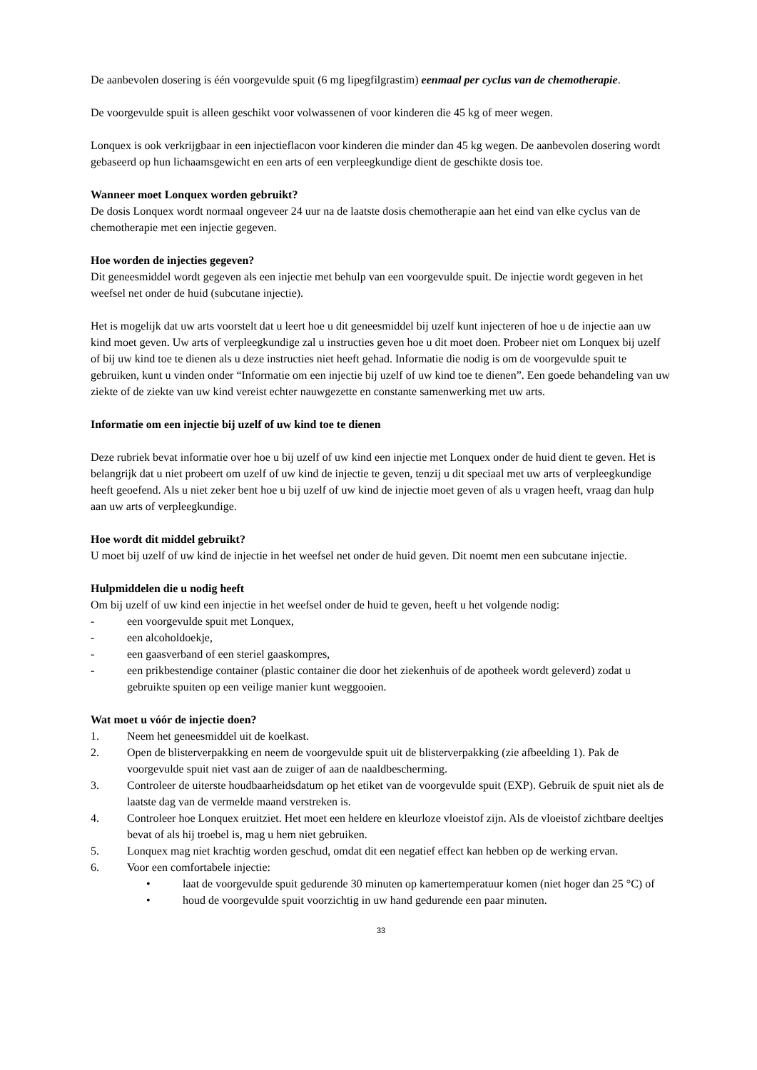De aanbevolen dosering is één voorgevulde spuit (6 mg lipegfilgrastim) eenmaal per cyclus van de chemotherapie.
De voorgevulde spuit is alleen geschikt voor volwassenen of voor kinderen die 45 kg of meer wegen.
Lonquex is ook verkrijgbaar in een injectieflacon voor kinderen die minder dan 45 kg wegen. De aanbevolen dosering wordt gebaseerd op hun lichaamsgewicht en een arts of een verpleegkundige dient de geschikte dosis toe.
Wanneer moet Lonquex worden gebruikt?
De dosis Lonquex wordt normaal ongeveer 24 uur na de laatste dosis chemotherapie aan het eind van elke cyclus van de chemotherapie met een injectie gegeven.
Hoe worden de injecties gegeven?
Dit geneesmiddel wordt gegeven als een injectie met behulp van een voorgevulde spuit. De injectie wordt gegeven in het weefsel net onder de huid (subcutane injectie).
Het is mogelijk dat uw arts voorstelt dat u leert hoe u dit geneesmiddel bij uzelf kunt injecteren of hoe u de injectie aan uw kind moet geven. Uw arts of verpleegkundige zal u instructies geven hoe u dit moet doen. Probeer niet om Lonquex bij uzelf of bij uw kind toe te dienen als u deze instructies niet heeft gehad. Informatie die nodig is om de voorgevulde spuit te gebruiken, kunt u vinden onder “Informatie om een injectie bij uzelf of uw kind toe te dienen”. Een goede behandeling van uw ziekte of de ziekte van uw kind vereist echter nauwgezette en constante samenwerking met uw arts.
Informatie om een injectie bij uzelf of uw kind toe te dienen
Deze rubriek bevat informatie over hoe u bij uzelf of uw kind een injectie met Lonquex onder de huid dient te geven. Het is belangrijk dat u niet probeert om uzelf of uw kind de injectie te geven, tenzij u dit speciaal met uw arts of verpleegkundige heeft geoefend. Als u niet zeker bent hoe u bij uzelf of uw kind de injectie moet geven of als u vragen heeft, vraag dan hulp aan uw arts of verpleegkundige.
Hoe wordt dit middel gebruikt?
U moet bij uzelf of uw kind de injectie in het weefsel net onder de huid geven. Dit noemt men een subcutane injectie.
Hulpmiddelen die u nodig heeft
Om bij uzelf of uw kind een injectie in het weefsel onder de huid te geven, heeft u het volgende nodig:
- een voorgevulde spuit met Lonquex,
- een alcoholdoekje,
- een gaasverband of een steriel gaaskompres,
- een prikbestendige container (plastic container die door het ziekenhuis of de apotheek wordt geleverd) zodat u gebruikte spuiten op een veilige manier kunt weggooien.
Wat moet u vóór de injectie doen?
1. Neem het geneesmiddel uit de koelkast.
2. Open de blisterverpakking en neem de voorgevulde spuit uit de blisterverpakking (zie afbeelding 1). Pak de voorgevulde spuit niet vast aan de zuiger of aan de naaldbescherming.
3. Controleer de uiterste houdbaarheidsdatum op het etiket van de voorgevulde spuit (EXP). Gebruik de spuit niet als de laatste dag van de vermelde maand verstreken is.
4. Controleer hoe Lonquex eruitziet. Het moet een heldere en kleurloze vloeistof zijn. Als de vloeistof zichtbare deeltjes bevat of als hij troebel is, mag u hem niet gebruiken.
5. Lonquex mag niet krachtig worden geschud, omdat dit een negatief effect kan hebben op de werking ervan.
6. Voor een comfortabele injectie:
• laat de voorgevulde spuit gedurende 30 minuten op kamertemperatuur komen (niet hoger dan 25 °C) of
• houd de voorgevulde spuit voorzichtig in uw hand gedurende een paar minuten.
33